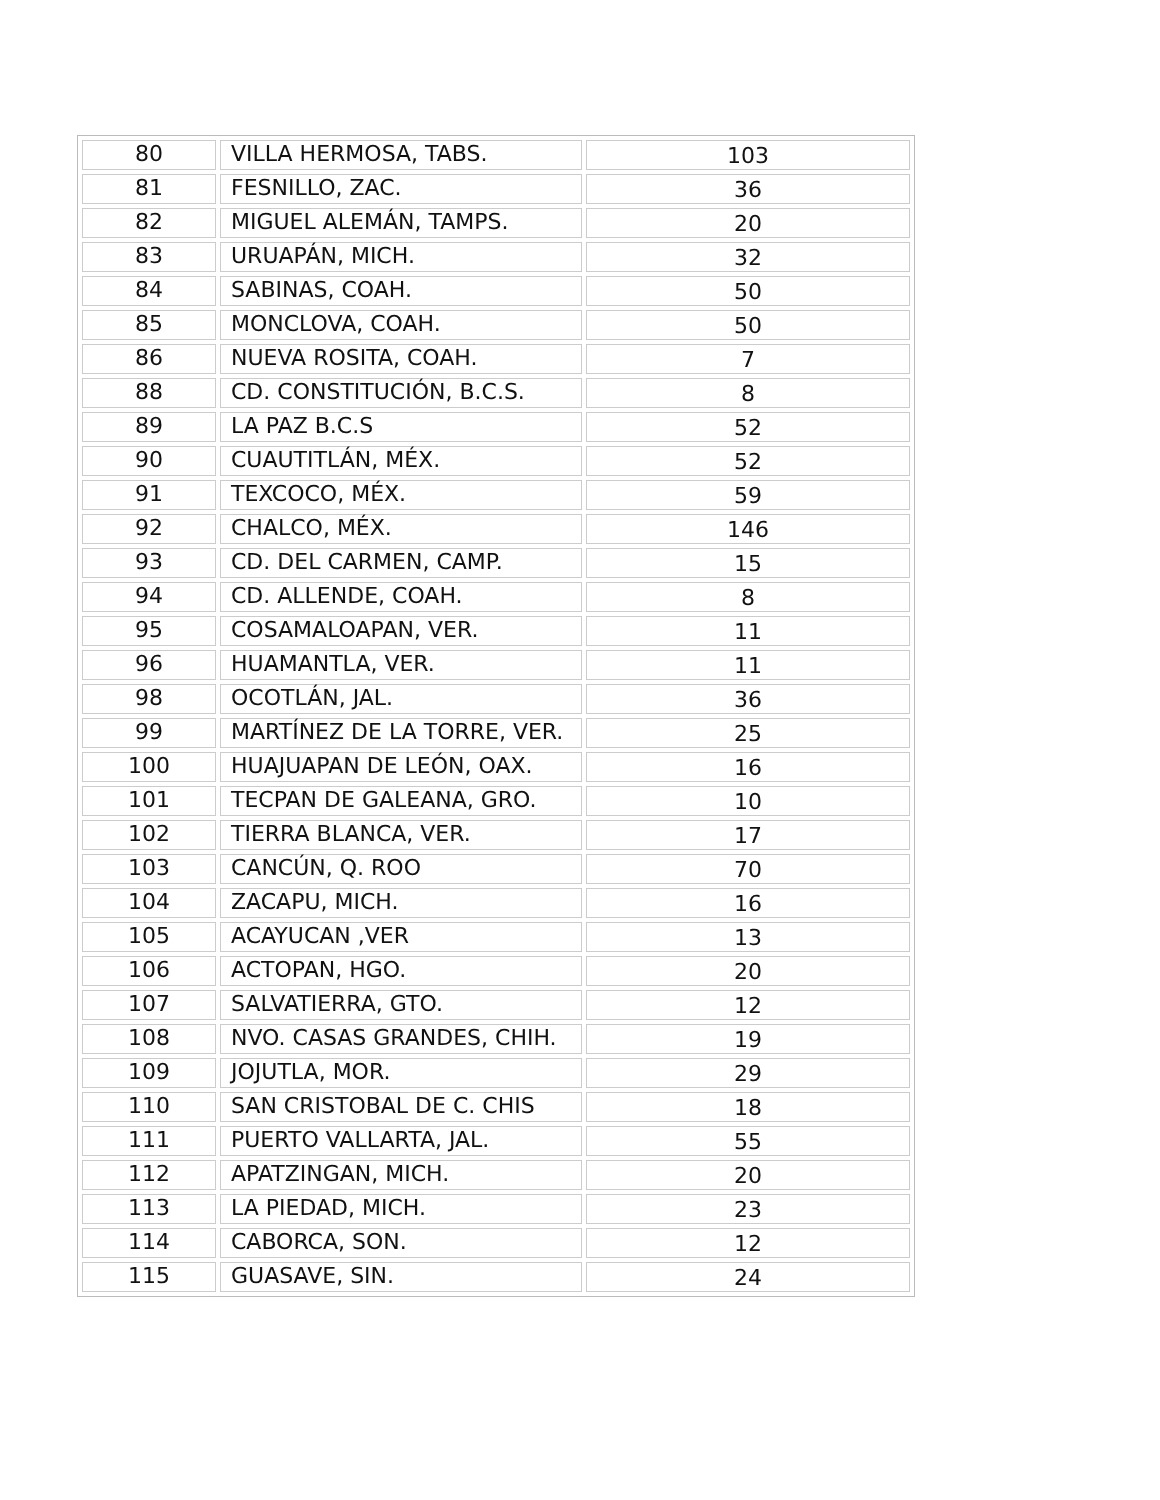| 80 | VILLA HERMOSA, TABS. | 103 |
| 81 | FESNILLO, ZAC. | 36 |
| 82 | MIGUEL ALEMÁN, TAMPS. | 20 |
| 83 | URUAPÁN, MICH. | 32 |
| 84 | SABINAS, COAH. | 50 |
| 85 | MONCLOVA, COAH. | 50 |
| 86 | NUEVA ROSITA, COAH. | 7 |
| 88 | CD. CONSTITUCIÓN, B.C.S. | 8 |
| 89 | LA PAZ B.C.S | 52 |
| 90 | CUAUTITLÁN, MÉX. | 52 |
| 91 | TEXCOCO, MÉX. | 59 |
| 92 | CHALCO, MÉX. | 146 |
| 93 | CD. DEL CARMEN, CAMP. | 15 |
| 94 | CD. ALLENDE, COAH. | 8 |
| 95 | COSAMALOAPAN, VER. | 11 |
| 96 | HUAMANTLA, VER. | 11 |
| 98 | OCOTLÁN, JAL. | 36 |
| 99 | MARTÍNEZ DE LA TORRE, VER. | 25 |
| 100 | HUAJUAPAN DE LEÓN, OAX. | 16 |
| 101 | TECPAN DE GALEANA, GRO. | 10 |
| 102 | TIERRA BLANCA, VER. | 17 |
| 103 | CANCÚN, Q. ROO | 70 |
| 104 | ZACAPU, MICH. | 16 |
| 105 | ACAYUCAN ,VER | 13 |
| 106 | ACTOPAN, HGO. | 20 |
| 107 | SALVATIERRA, GTO. | 12 |
| 108 | NVO. CASAS GRANDES, CHIH. | 19 |
| 109 | JOJUTLA, MOR. | 29 |
| 110 | SAN CRISTOBAL DE C. CHIS | 18 |
| 111 | PUERTO VALLARTA, JAL. | 55 |
| 112 | APATZINGAN, MICH. | 20 |
| 113 | LA PIEDAD, MICH. | 23 |
| 114 | CABORCA, SON. | 12 |
| 115 | GUASAVE, SIN. | 24 |